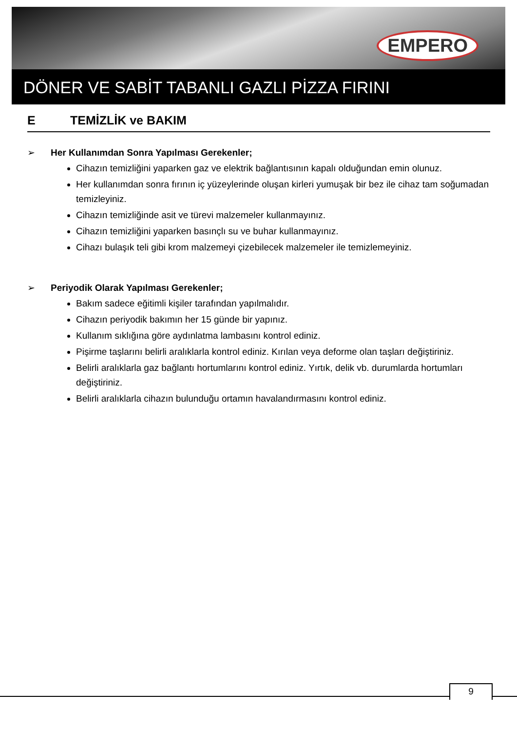EMPERO
DÖNER VE SABİT TABANLI GAZLI PİZZA FIRINI
E TEMİZLİK ve BAKIM
➢ Her Kullanımdan Sonra Yapılması Gerekenler;
Cihazın temizliğini yaparken gaz ve elektrik bağlantısının kapalı olduğundan emin olunuz.
Her kullanımdan sonra fırının iç yüzeylerinde oluşan kirleri yumuşak bir bez ile cihaz tam soğumadan temizleyiniz.
Cihazın temizliğinde asit ve türevi malzemeler kullanmayınız.
Cihazın temizliğini yaparken basınçlı su ve buhar kullanmayınız.
Cihazı bulaşık teli gibi krom malzemeyi çizebilecek malzemeler ile temizlemeyiniz.
➢ Periyodik Olarak Yapılması Gerekenler;
Bakım sadece eğitimli kişiler tarafından yapılmalıdır.
Cihazın periyodik bakımın her 15 günde bir yapınız.
Kullanım sıklığına göre aydınlatma lambasını kontrol ediniz.
Pişirme taşlarını belirli aralıklarla kontrol ediniz. Kırılan veya deforme olan taşları değiştiriniz.
Belirli aralıklarla gaz bağlantı hortumlarını kontrol ediniz. Yırtık, delik vb. durumlarda hortumları değiştiriniz.
Belirli aralıklarla cihazın bulunduğu ortamın havalandırmasını kontrol ediniz.
9